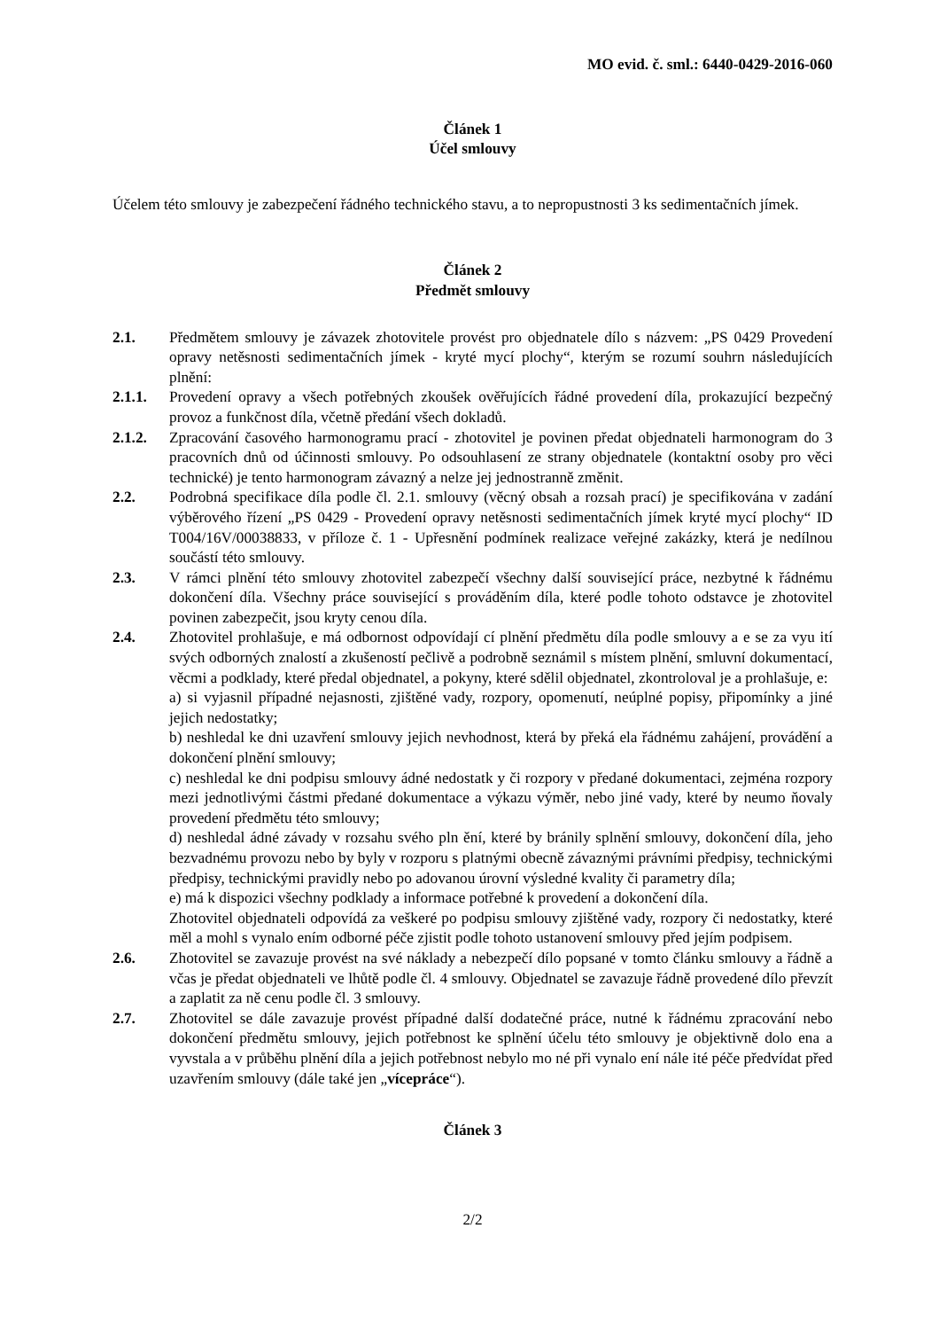MO evid. č. sml.: 6440-0429-2016-060
Článek 1
Účel smlouvy
Účelem této smlouvy je zabezpečení řádného technického stavu, a to nepropustnosti 3 ks sedimentačních jímek.
Článek 2
Předmět smlouvy
2.1. Předmětem smlouvy je závazek zhotovitele provést pro objednatele dílo s názvem: „PS 0429 Provedení opravy netěsnosti sedimentačních jímek - kryté mycí plochy“, kterým se rozumí souhrn následujících plnění:
2.1.1. Provedení opravy a všech potřebných zkoušek ověřujících řádné provedení díla, prokazující bezpečný provoz a funkčnost díla, včetně předání všech dokladů.
2.1.2. Zpracování časového harmonogramu prací - zhotovitel je povinen předat objednateli harmonogram do 3 pracovních dnů od účinnosti smlouvy. Po odsouhlasení ze strany objednatele (kontaktní osoby pro věci technické) je tento harmonogram závazný a nelze jej jednostranně změnit.
2.2. Podrobná specifikace díla podle čl. 2.1. smlouvy (věcný obsah a rozsah prací) je specifikována v zadání výběrového řízení „PS 0429 - Provedení opravy netěsnosti sedimentačních jímek kryté mycí plochy“ ID T004/16V/00038833, v příloze č. 1 - Upřesnění podmínek realizace veřejné zakázky, která je nedílnou součástí této smlouvy.
2.3. V rámci plnění této smlouvy zhotovitel zabezpečí všechny další související práce, nezbytné k řádnému dokončení díla. Všechny práce související s prováděním díla, které podle tohoto odstavce je zhotovitel povinen zabezpečit, jsou kryty cenou díla.
2.4. Zhotovitel prohlašuje, e má odbornost odpovídají cí plnění předmětu díla podle smlouvy a e se za vyu ití svých odborných znalostí a zkušeností pečlivě a podrobně seznámil s místem plnění, smluvní dokumentací, věcmi a podklady, které předal objednatel, a pokyny, které sdělil objednatel, zkontroloval je a prohlašuje, e:
a) si vyjasnil případné nejasnosti, zjištěné vady, rozpory, opomenutí, neúplné popisy, připomínky a jiné jejich nedostatky;
b) neshledal ke dni uzavření smlouvy jejich nevhodnost, která by překá ela řádnému zahájení, provádění a dokončení plnění smlouvy;
c) neshledal ke dni podpisu smlouvy ádné nedostatk y či rozpory v předané dokumentaci, zejména rozpory mezi jednotlivými částmi předané dokumentace a výkazu výměr, nebo jiné vady, které by neumo ňovaly provedení předmětu této smlouvy;
d) neshledal ádné závady v rozsahu svého pln ění, které by bránily splnění smlouvy, dokončení díla, jeho bezvadnému provozu nebo by byly v rozporu s platnými obecně závaznými právními předpisy, technickými předpisy, technickými pravidly nebo po adovanou úrovní výsledné kvality či parametry díla;
e) má k dispozici všechny podklady a informace potřebné k provedení a dokončení díla.
Zhotovitel objednateli odpovídá za veškeré po podpisu smlouvy zjištěné vady, rozpory či nedostatky, které měl a mohl s vynalo ením odborné péče zjistit podle tohoto ustanovení smlouvy před jejím podpisem.
2.6. Zhotovitel se zavazuje provést na své náklady a nebezpečí dílo popsané v tomto článku smlouvy a řádně a včas je předat objednateli ve lhůtě podle čl. 4 smlouvy. Objednatel se zavazuje řádně provedené dílo převzít a zaplatit za ně cenu podle čl. 3 smlouvy.
2.7. Zhotovitel se dále zavazuje provést případné další dodatečné práce, nutné k řádnému zpracování nebo dokončení předmětu smlouvy, jejich potřebnost ke splnění účelu této smlouvy je objektivně dolo ena a vyvstala a v průběhu plnění díla a jejich potřebnost nebylo mo né při vynalo ení nále ité péče předvídat před uzavřením smlouvy (dále také jen „vícepráce“).
Článek 3
2/2